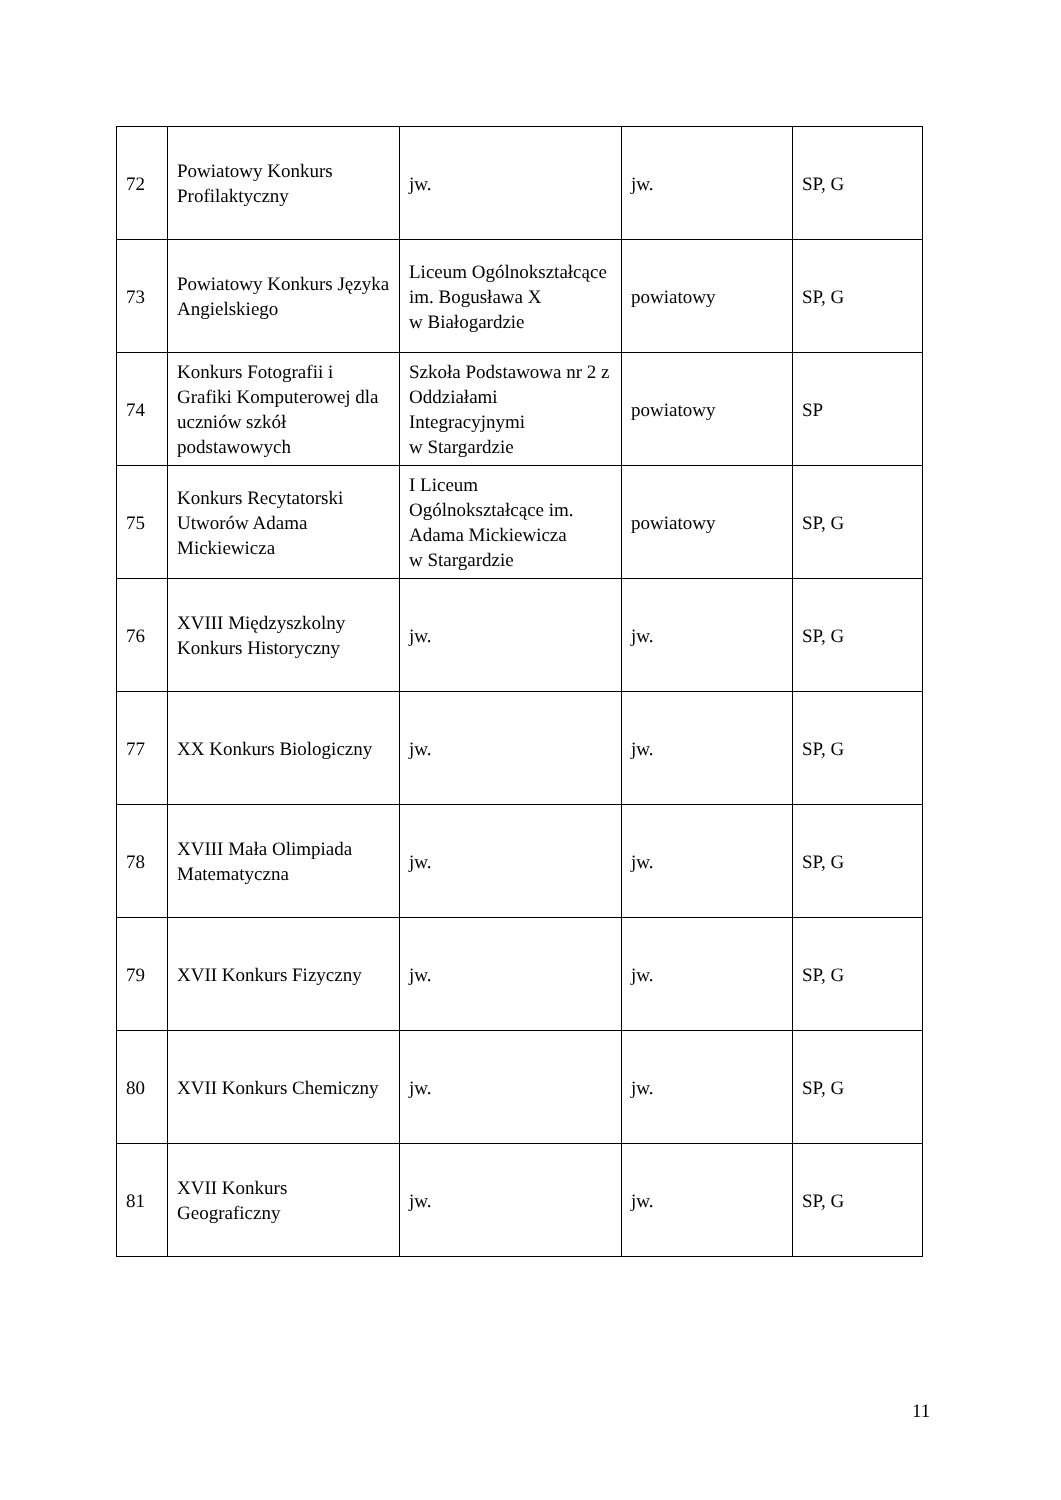| 72 | Powiatowy Konkurs Profilaktyczny | jw. | jw. | SP, G |
| 73 | Powiatowy Konkurs Języka Angielskiego | Liceum Ogólnokształcące im. Bogusława X w Białogardzie | powiatowy | SP, G |
| 74 | Konkurs Fotografii i Grafiki Komputerowej dla uczniów szkół podstawowych | Szkoła Podstawowa nr 2 z Oddziałami Integracyjnymi w Stargardzie | powiatowy | SP |
| 75 | Konkurs Recytatorski Utworów Adama Mickiewicza | I Liceum Ogólnokształcące im. Adama Mickiewicza w Stargardzie | powiatowy | SP, G |
| 76 | XVIII Międzyszkolny Konkurs Historyczny | jw. | jw. | SP, G |
| 77 | XX Konkurs Biologiczny | jw. | jw. | SP, G |
| 78 | XVIII Mała Olimpiada Matematyczna | jw. | jw. | SP, G |
| 79 | XVII Konkurs Fizyczny | jw. | jw. | SP, G |
| 80 | XVII Konkurs Chemiczny | jw. | jw. | SP, G |
| 81 | XVII Konkurs Geograficzny | jw. | jw. | SP, G |
11